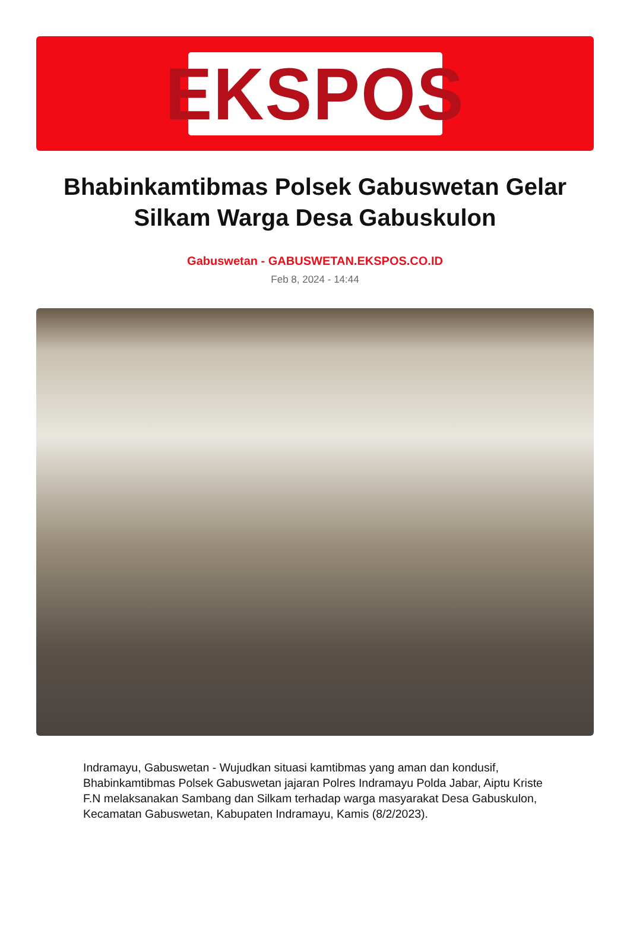EKSPOS
Bhabinkamtibmas Polsek Gabuswetan Gelar Silkam Warga Desa Gabuskulon
Gabuswetan - GABUSWETAN.EKSPOS.CO.ID
Feb 8, 2024 - 14:44
Indramayu, Gabuswetan - Wujudkan situasi kamtibmas yang aman dan kondusif, Bhabinkamtibmas Polsek Gabuswetan jajaran Polres Indramayu Polda Jabar, Aiptu Kriste F.N melaksanakan Sambang dan Silkam terhadap warga masyarakat Desa Gabuskulon, Kecamatan Gabuswetan, Kabupaten Indramayu, Kamis (8/2/2023).